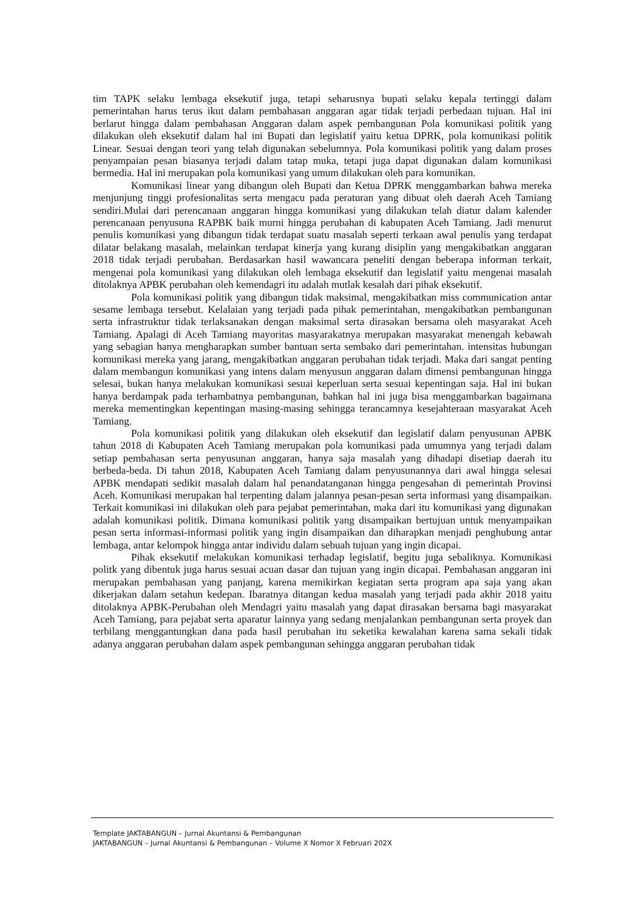tim TAPK selaku lembaga eksekutif juga, tetapi seharusnya bupati selaku kepala tertinggi dalam pemerintahan harus terus ikut dalam pembahasan anggaran agar tidak terjadi perbedaan tujuan. Hal ini berlarut hingga dalam pembahasan Anggaran dalam aspek pembangunan Pola komunikasi politik yang dilakukan oleh eksekutif dalam hal ini Bupati dan legislatif yaitu ketua DPRK, pola komunikasi politik Linear. Sesuai dengan teori yang telah digunakan sebelumnya. Pola komunikasi politik yang dalam proses penyampaian pesan biasanya terjadi dalam tatap muka, tetapi juga dapat digunakan dalam komunikasi bermedia. Hal ini merupakan pola komunikasi yang umum dilakukan oleh para komunikan.
Komunikasi linear yang dibangun oleh Bupati dan Ketua DPRK menggambarkan bahwa mereka menjunjung tinggi profesionalitas serta mengacu pada peraturan yang dibuat oleh daerah Aceh Tamiang sendiri.Mulai dari perencanaan anggaran hingga komunikasi yang dilakukan telah diatur dalam kalender perencanaan penyusuna RAPBK baik murni hingga perubahan di kabupaten Aceh Tamiang. Jadi menurut penulis komunikasi yang dibangun tidak terdapat suatu masalah seperti terkaan awal penulis yang terdapat dilatar belakang masalah, melainkan terdapat kinerja yang kurang disiplin yang mengakibatkan anggaran 2018 tidak terjadi perubahan. Berdasarkan hasil wawancara peneliti dengan beberapa informan terkait, mengenai pola komunikasi yang dilakukan oleh lembaga eksekutif dan legislatif yaitu mengenai masalah ditolaknya APBK perubahan oleh kemendagri itu adalah mutlak kesalah dari pihak eksekutif.
Pola komunikasi politik yang dibangun tidak maksimal, mengakibatkan miss communication antar sesame lembaga tersebut. Kelalaian yang terjadi pada pihak pemerintahan, mengakibatkan pembangunan serta infrastruktur tidak terlaksanakan dengan maksimal serta dirasakan bersama oleh masyarakat Aceh Tamiang. Apalagi di Aceh Tamiang mayoritas masyarakatnya merupakan masyarakat menengah kebawah yang sebagian hanya mengharapkan sumber bantuan serta sembako dari pemerintahan. intensitas hubungan komunikasi mereka yang jarang, mengakibatkan anggaran perubahan tidak terjadi. Maka dari sangat penting dalam membangun komunikasi yang intens dalam menyusun anggaran dalam dimensi pembangunan hingga selesai, bukan hanya melakukan komunikasi sesuai keperluan serta sesuai kepentingan saja. Hal ini bukan hanya berdampak pada terhambatnya pembangunan, bahkan hal ini juga bisa menggambarkan bagaimana mereka mementingkan kepentingan masing-masing sehingga terancamnya kesejahteraan masyarakat Aceh Tamiang.
Pola komunikasi politik yang dilakukan oleh eksekutif dan legislatif dalam penyusunan APBK tahun 2018 di Kabupaten Aceh Tamiang merupakan pola komunikasi pada umumnya yang terjadi dalam setiap pembahasan serta penyusunan anggaran, hanya saja masalah yang dihadapi disetiap daerah itu berbeda-beda. Di tahun 2018, Kabupaten Aceh Tamiang dalam penyusunannya dari awal hingga selesai APBK mendapati sedikit masalah dalam hal penandatanganan hingga pengesahan di pemerintah Provinsi Aceh. Komunikasi merupakan hal terpenting dalam jalannya pesan-pesan serta informasi yang disampaikan. Terkait komunikasi ini dilakukan oleh para pejabat pemerintahan, maka dari itu komunikasi yang digunakan adalah komunikasi politik. Dimana komunikasi politik yang disampaikan bertujuan untuk menyampaikan pesan serta informasi-informasi politik yang ingin disampaikan dan diharapkan menjadi penghubung antar lembaga, antar kelompok hingga antar individu dalam sebuah tujuan yang ingin dicapai.
Pihak eksekutif melakukan komunikasi terhadap legislatif, begitu juga sebaliknya. Komunikasi politk yang dibentuk juga harus sesuai acuan dasar dan tujuan yang ingin dicapai. Pembahasan anggaran ini merupakan pembahasan yang panjang, karena memikirkan kegiatan serta program apa saja yang akan dikerjakan dalam setahun kedepan. Ibaratnya ditangan kedua masalah yang terjadi pada akhir 2018 yaitu ditolaknya APBK-Perubahan oleh Mendagri yaitu masalah yang dapat dirasakan bersama bagi masyarakat Aceh Tamiang, para pejabat serta aparatur lainnya yang sedang menjalankan pembangunan serta proyek dan terbilang menggantungkan dana pada hasil perubahan itu seketika kewalahan karena sama sekali tidak adanya anggaran perubahan dalam aspek pembangunan sehingga anggaran perubahan tidak
Template JAKTABANGUN – Jurnal Akuntansi & Pembangunan
JAKTABANGUN – Jurnal Akuntansi & Pembangunan – Volume X Nomor X Februari 202X